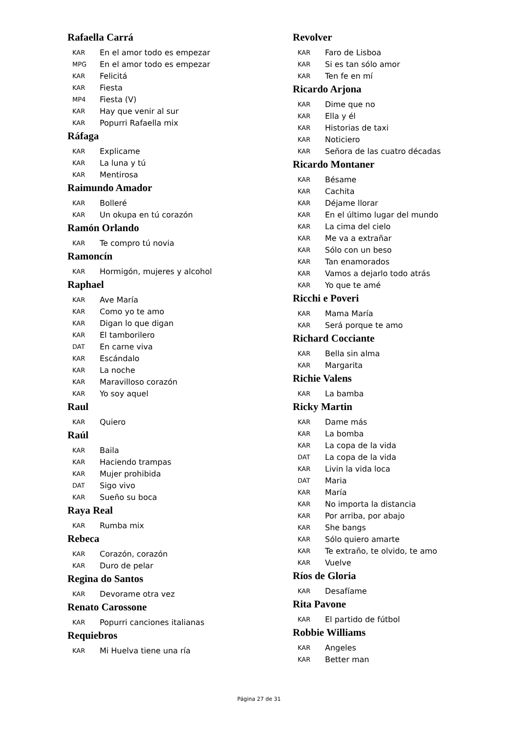Rafaella Carrá
KAR En el amor todo es empezar
MPG En el amor todo es empezar
KAR Felicitá
KAR Fiesta
MP4 Fiesta (V)
KAR Hay que venir al sur
KAR Popurri Rafaella mix
Ráfaga
KAR Explicame
KAR La luna y tú
KAR Mentirosa
Raimundo Amador
KAR Bolleré
KAR Un okupa en tú corazón
Ramón Orlando
KAR Te compro tú novia
Ramoncín
KAR Hormigón, mujeres y alcohol
Raphael
KAR Ave María
KAR Como yo te amo
KAR Digan lo que digan
KAR El tamborilero
DAT En carne viva
KAR Escándalo
KAR La noche
KAR Maravilloso corazón
KAR Yo soy aquel
Raul
KAR Quiero
Raúl
KAR Baila
KAR Haciendo trampas
KAR Mujer prohibida
DAT Sigo vivo
KAR Sueño su boca
Raya Real
KAR Rumba mix
Rebeca
KAR Corazón, corazón
KAR Duro de pelar
Regina do Santos
KAR Devorame otra vez
Renato Carossone
KAR Popurri canciones italianas
Requiebros
KAR Mi Huelva tiene una ría
Revolver
KAR Faro de Lisboa
KAR Si es tan sólo amor
KAR Ten fe en mí
Ricardo Arjona
KAR Dime que no
KAR Ella y él
KAR Historias de taxi
KAR Noticiero
KAR Señora de las cuatro décadas
Ricardo Montaner
KAR Bésame
KAR Cachita
KAR Déjame llorar
KAR En el último lugar del mundo
KAR La cima del cielo
KAR Me va a extrañar
KAR Sólo con un beso
KAR Tan enamorados
KAR Vamos a dejarlo todo atrás
KAR Yo que te amé
Ricchi e Poveri
KAR Mama María
KAR Será porque te amo
Richard Cocciante
KAR Bella sin alma
KAR Margarita
Richie Valens
KAR La bamba
Ricky Martin
KAR Dame más
KAR La bomba
KAR La copa de la vida
DAT La copa de la vida
KAR Livin la vida loca
DAT Maria
KAR María
KAR No importa la distancia
KAR Por arriba, por abajo
KAR She bangs
KAR Sólo quiero amarte
KAR Te extraño, te olvido, te amo
KAR Vuelve
Ríos de Gloria
KAR Desafíame
Rita Pavone
KAR El partido de fútbol
Robbie Williams
KAR Angeles
KAR Better man
Página 27 de 31